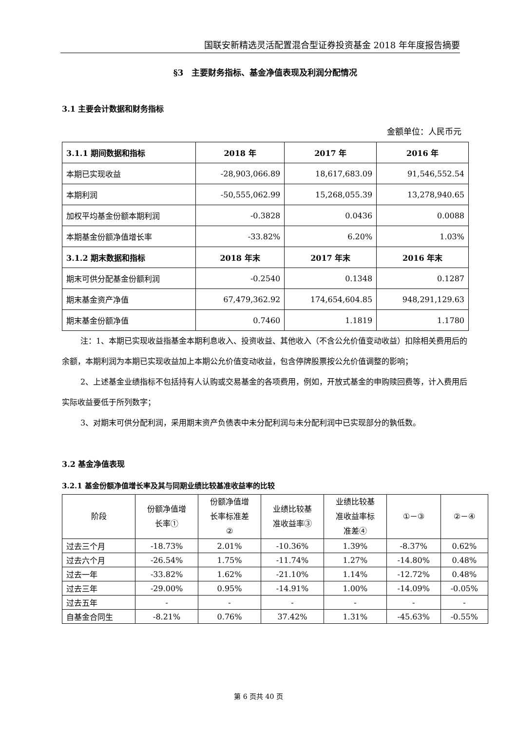国联安新精选灵活配置混合型证券投资基金 2018 年年度报告摘要
§3　主要财务指标、基金净值表现及利润分配情况
3.1 主要会计数据和财务指标
金额单位：人民币元
| 3.1.1 期间数据和指标 | 2018 年 | 2017 年 | 2016 年 |
| --- | --- | --- | --- |
| 本期已实现收益 | -28,903,066.89 | 18,617,683.09 | 91,546,552.54 |
| 本期利润 | -50,555,062.99 | 15,268,055.39 | 13,278,940.65 |
| 加权平均基金份额本期利润 | -0.3828 | 0.0436 | 0.0088 |
| 本期基金份额净值增长率 | -33.82% | 6.20% | 1.03% |
| 3.1.2 期末数据和指标 | 2018 年末 | 2017 年末 | 2016 年末 |
| 期末可供分配基金份额利润 | -0.2540 | 0.1348 | 0.1287 |
| 期末基金资产净值 | 67,479,362.92 | 174,654,604.85 | 948,291,129.63 |
| 期末基金份额净值 | 0.7460 | 1.1819 | 1.1780 |
注：1、本期已实现收益指基金本期利息收入、投资收益、其他收入（不含公允价值变动收益）扣除相关费用后的余额，本期利润为本期已实现收益加上本期公允价值变动收益，包含停牌股票按公允价值调整的影响；
2、上述基金业绩指标不包括持有人认购或交易基金的各项费用，例如，开放式基金的申购赎回费等，计入费用后实际收益要低于所列数字；
3、对期末可供分配利润，采用期末资产负债表中未分配利润与未分配利润中已实现部分的孰低数。
3.2 基金净值表现
3.2.1 基金份额净值增长率及其与同期业绩比较基准收益率的比较
| 阶段 | 份额净值增 长率① | 份额净值增 长率标准差 ② | 业绩比较基 准收益率③ | 业绩比较基 准收益率标 准差④ | ①－③ | ②－④ |
| --- | --- | --- | --- | --- | --- | --- |
| 过去三个月 | -18.73% | 2.01% | -10.36% | 1.39% | -8.37% | 0.62% |
| 过去六个月 | -26.54% | 1.75% | -11.74% | 1.27% | -14.80% | 0.48% |
| 过去一年 | -33.82% | 1.62% | -21.10% | 1.14% | -12.72% | 0.48% |
| 过去三年 | -29.00% | 0.95% | -14.91% | 1.00% | -14.09% | -0.05% |
| 过去五年 | - | - | - | - | - | - |
| 自基金合同生 | -8.21% | 0.76% | 37.42% | 1.31% | -45.63% | -0.55% |
第 6 页共 40 页